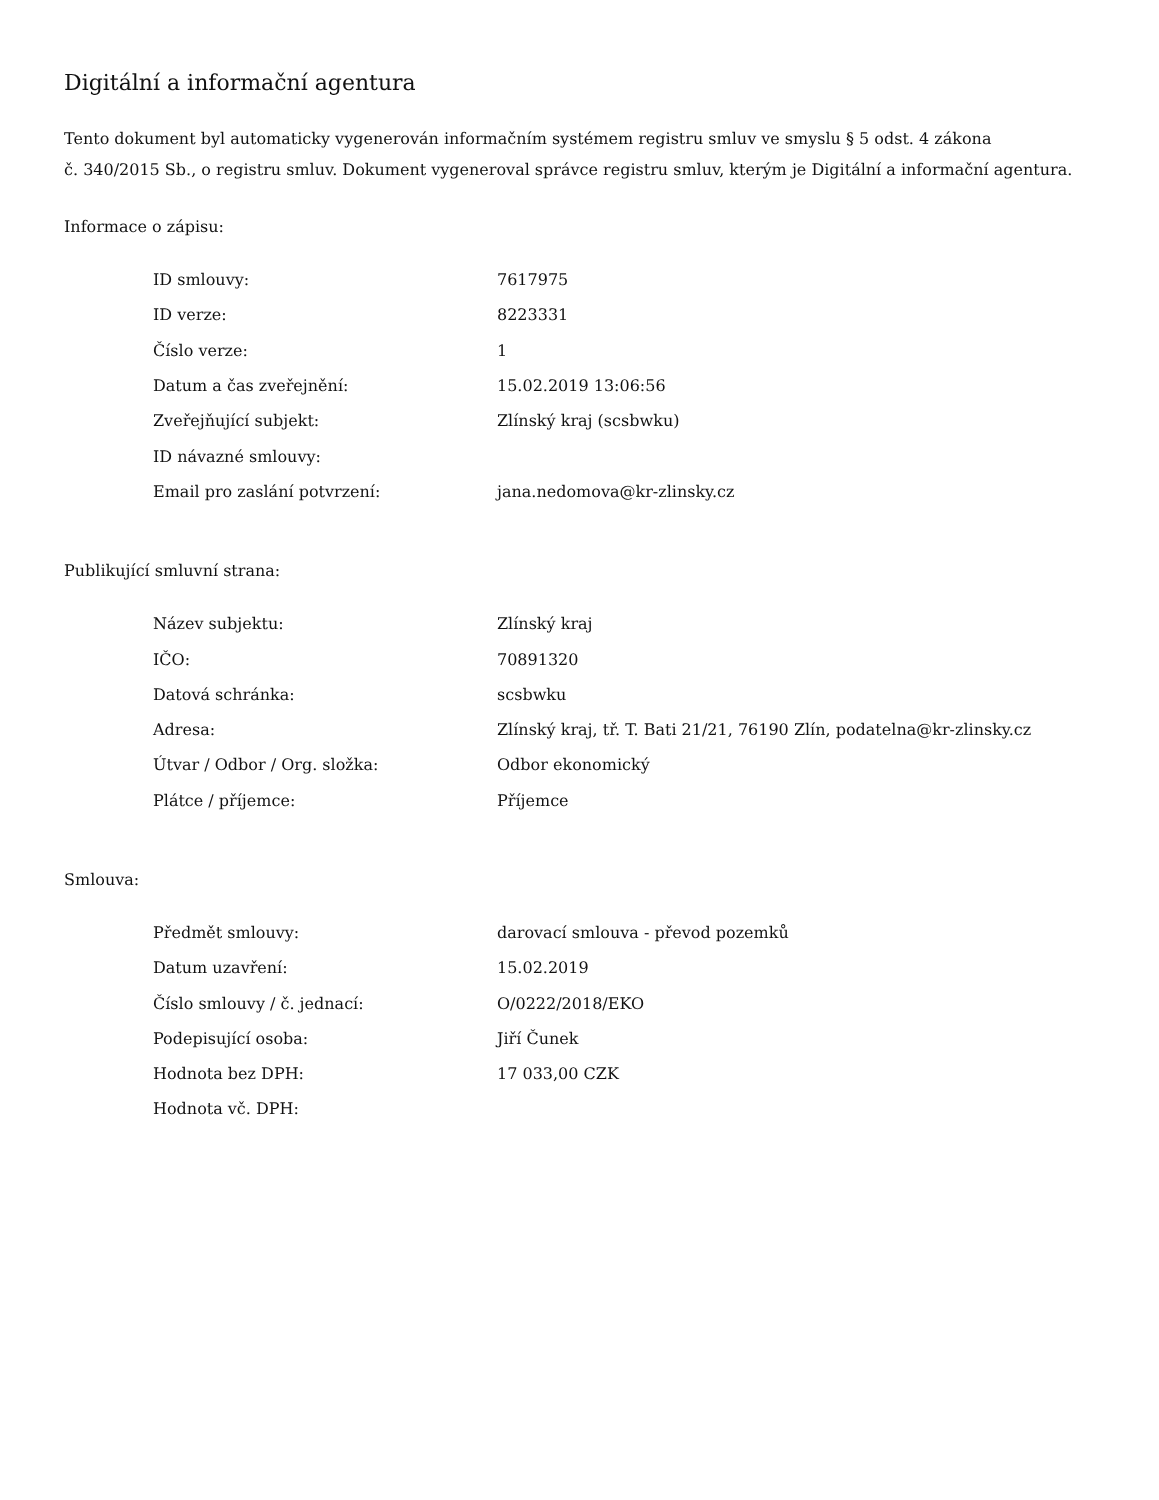Digitální a informační agentura
Tento dokument byl automaticky vygenerován informačním systémem registru smluv ve smyslu § 5 odst. 4 zákona
č. 340/2015 Sb., o registru smluv. Dokument vygeneroval správce registru smluv, kterým je Digitální a informační agentura.
Informace o zápisu:
| ID smlouvy: | 7617975 |
| ID verze: | 8223331 |
| Číslo verze: | 1 |
| Datum a čas zveřejnění: | 15.02.2019 13:06:56 |
| Zveřejňující subjekt: | Zlínský kraj (scsbwku) |
| ID návazné smlouvy: | |
| Email pro zaslání potvrzení: | jana.nedomova@kr-zlinsky.cz |
Publikující smluvní strana:
| Název subjektu: | Zlínský kraj |
| IČO: | 70891320 |
| Datová schránka: | scsbwku |
| Adresa: | Zlínský kraj, tř. T. Bati 21/21, 76190 Zlín, podatelna@kr-zlinsky.cz |
| Útvar / Odbor / Org. složka: | Odbor ekonomický |
| Plátce / příjemce: | Příjemce |
Smlouva:
| Předmět smlouvy: | darovací smlouva - převod pozemků |
| Datum uzavření: | 15.02.2019 |
| Číslo smlouvy / č. jednací: | O/0222/2018/EKO |
| Podepisující osoba: | Jiří Čunek |
| Hodnota bez DPH: | 17 033,00 CZK |
| Hodnota vč. DPH: | |